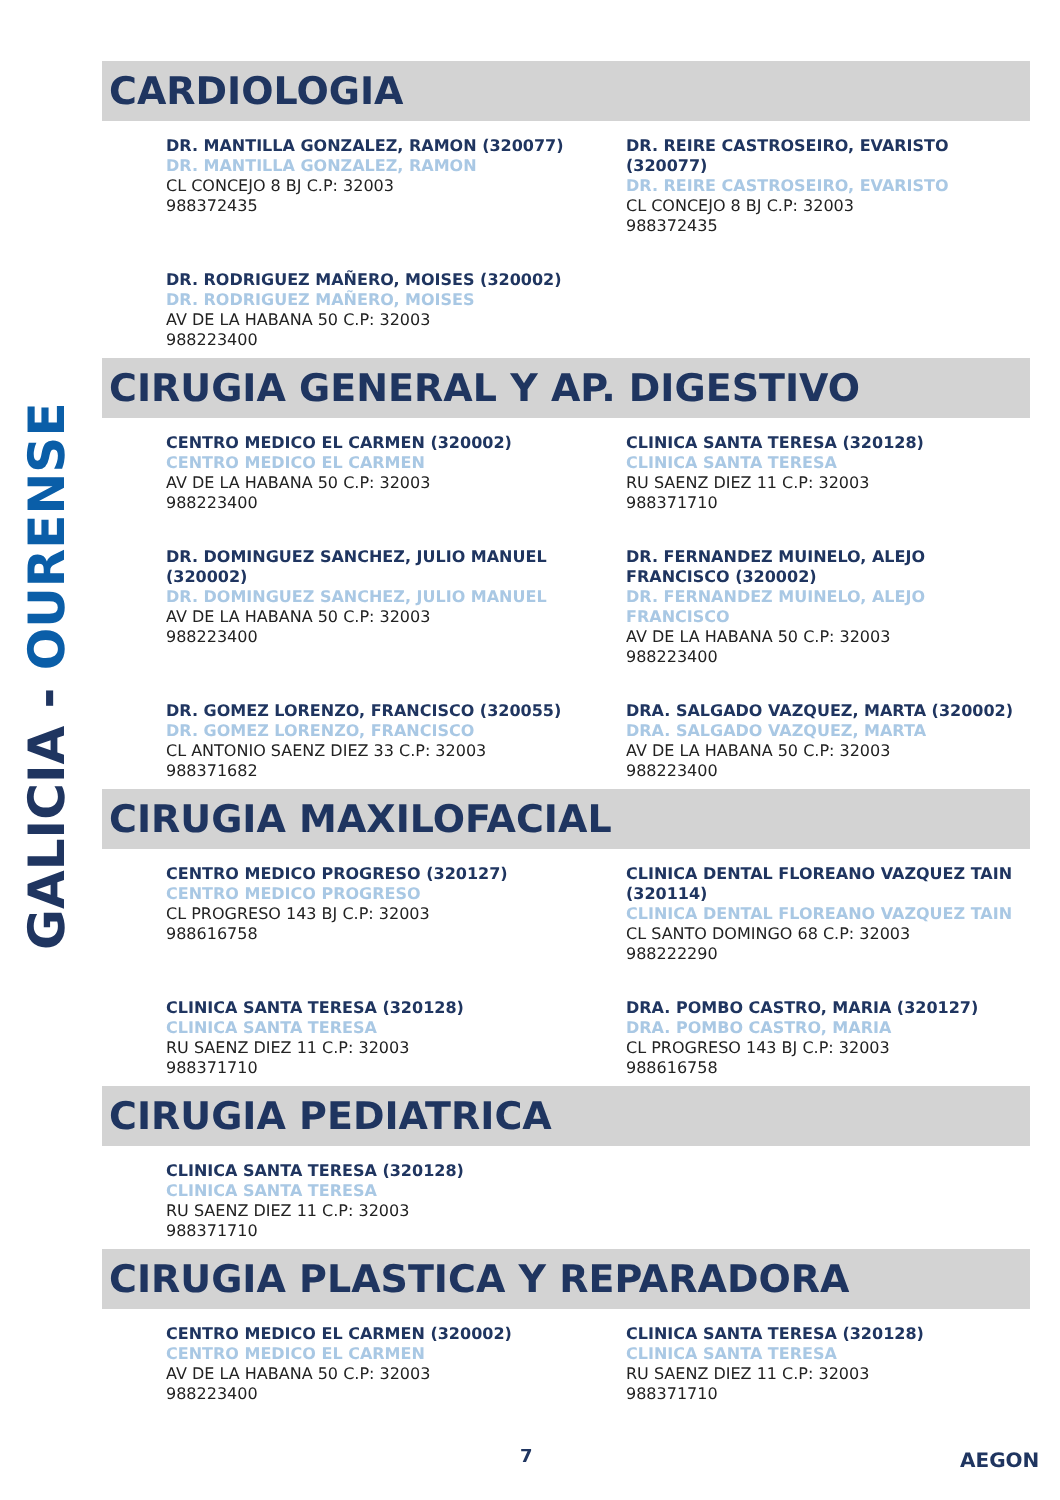GALICIA - OURENSE
CARDIOLOGIA
DR. MANTILLA GONZALEZ, RAMON (320077)
DR. MANTILLA GONZALEZ, RAMON
CL CONCEJO 8 BJ C.P: 32003
988372435
DR. REIRE CASTROSEIRO, EVARISTO (320077)
DR. REIRE CASTROSEIRO, EVARISTO
CL CONCEJO 8 BJ C.P: 32003
988372435
DR. RODRIGUEZ MAÑERO, MOISES (320002)
DR. RODRIGUEZ MAÑERO, MOISES
AV DE LA HABANA 50 C.P: 32003
988223400
CIRUGIA GENERAL Y AP. DIGESTIVO
CENTRO MEDICO EL CARMEN (320002)
CENTRO MEDICO EL CARMEN
AV DE LA HABANA 50 C.P: 32003
988223400
CLINICA SANTA TERESA (320128)
CLINICA SANTA TERESA
RU SAENZ DIEZ 11 C.P: 32003
988371710
DR. DOMINGUEZ SANCHEZ, JULIO MANUEL (320002)
DR. DOMINGUEZ SANCHEZ, JULIO MANUEL
AV DE LA HABANA 50 C.P: 32003
988223400
DR. FERNANDEZ MUINELO, ALEJO FRANCISCO (320002)
DR. FERNANDEZ MUINELO, ALEJO FRANCISCO
AV DE LA HABANA 50 C.P: 32003
988223400
DR. GOMEZ LORENZO, FRANCISCO (320055)
DR. GOMEZ LORENZO, FRANCISCO
CL ANTONIO SAENZ DIEZ 33 C.P: 32003
988371682
DRA. SALGADO VAZQUEZ, MARTA (320002)
DRA. SALGADO VAZQUEZ, MARTA
AV DE LA HABANA 50 C.P: 32003
988223400
CIRUGIA MAXILOFACIAL
CENTRO MEDICO PROGRESO (320127)
CENTRO MEDICO PROGRESO
CL PROGRESO 143 BJ C.P: 32003
988616758
CLINICA DENTAL FLOREANO VAZQUEZ TAIN (320114)
CLINICA DENTAL FLOREANO VAZQUEZ TAIN
CL SANTO DOMINGO 68 C.P: 32003
988222290
CLINICA SANTA TERESA (320128)
CLINICA SANTA TERESA
RU SAENZ DIEZ 11 C.P: 32003
988371710
DRA. POMBO CASTRO, MARIA (320127)
DRA. POMBO CASTRO, MARIA
CL PROGRESO 143 BJ C.P: 32003
988616758
CIRUGIA PEDIATRICA
CLINICA SANTA TERESA (320128)
CLINICA SANTA TERESA
RU SAENZ DIEZ 11 C.P: 32003
988371710
CIRUGIA PLASTICA Y REPARADORA
CENTRO MEDICO EL CARMEN (320002)
CENTRO MEDICO EL CARMEN
AV DE LA HABANA 50 C.P: 32003
988223400
CLINICA SANTA TERESA (320128)
CLINICA SANTA TERESA
RU SAENZ DIEZ 11 C.P: 32003
988371710
7 AEGON